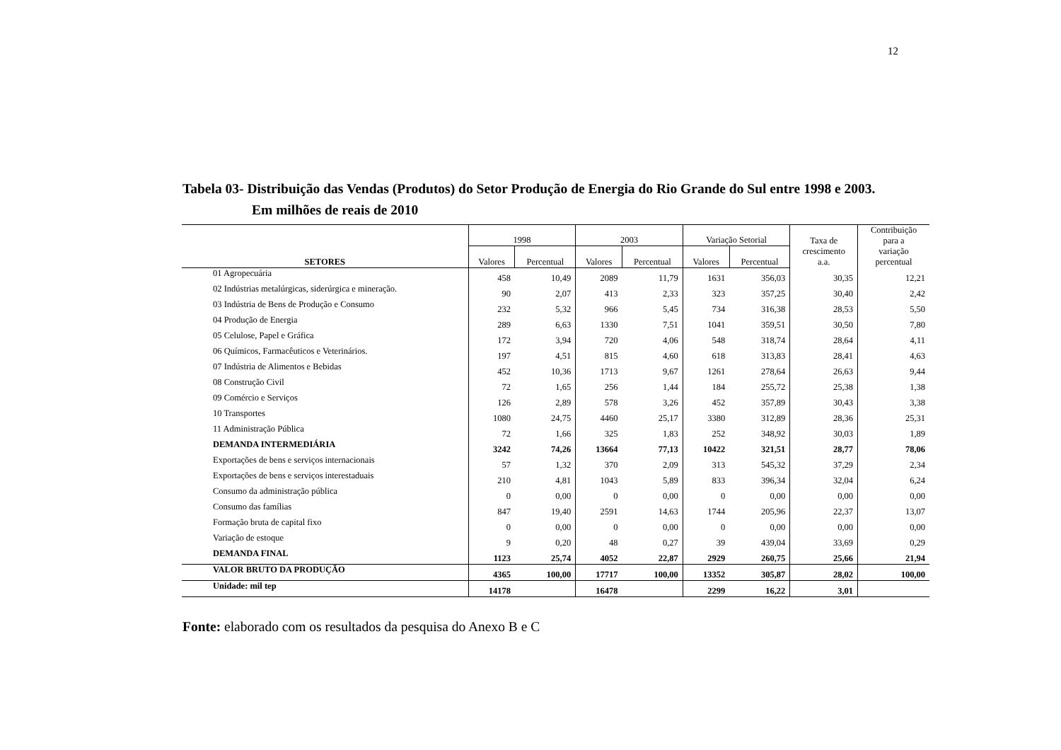12
Tabela 03- Distribuição das Vendas (Produtos) do Setor Produção de Energia do Rio Grande do Sul entre 1998 e 2003.
Em milhões de reais de 2010
| SETORES | 1998 | | 2003 | | Variação Setorial | | Taxa de crescimento a.a. | Contribuição para a variação percentual |
| --- | --- | --- | --- | --- | --- | --- | --- | --- |
| | Valores | Percentual | Valores | Percentual | Valores | Percentual | | |
| 01 Agropecuária | 458 | 10,49 | 2089 | 11,79 | 1631 | 356,03 | 30,35 | 12,21 |
| 02 Indústrias metalúrgicas, siderúrgica e mineração. | 90 | 2,07 | 413 | 2,33 | 323 | 357,25 | 30,40 | 2,42 |
| 03 Indústria de Bens de Produção e Consumo | 232 | 5,32 | 966 | 5,45 | 734 | 316,38 | 28,53 | 5,50 |
| 04 Produção de Energia | 289 | 6,63 | 1330 | 7,51 | 1041 | 359,51 | 30,50 | 7,80 |
| 05 Celulose, Papel e Gráfica | 172 | 3,94 | 720 | 4,06 | 548 | 318,74 | 28,64 | 4,11 |
| 06 Químicos, Farmacêuticos e Veterinários. | 197 | 4,51 | 815 | 4,60 | 618 | 313,83 | 28,41 | 4,63 |
| 07 Indústria de Alimentos e Bebidas | 452 | 10,36 | 1713 | 9,67 | 1261 | 278,64 | 26,63 | 9,44 |
| 08 Construção Civil | 72 | 1,65 | 256 | 1,44 | 184 | 255,72 | 25,38 | 1,38 |
| 09 Comércio e Serviços | 126 | 2,89 | 578 | 3,26 | 452 | 357,89 | 30,43 | 3,38 |
| 10 Transportes | 1080 | 24,75 | 4460 | 25,17 | 3380 | 312,89 | 28,36 | 25,31 |
| 11 Administração Pública | 72 | 1,66 | 325 | 1,83 | 252 | 348,92 | 30,03 | 1,89 |
| DEMANDA INTERMEDIÁRIA | 3242 | 74,26 | 13664 | 77,13 | 10422 | 321,51 | 28,77 | 78,06 |
| Exportações de bens e serviços internacionais | 57 | 1,32 | 370 | 2,09 | 313 | 545,32 | 37,29 | 2,34 |
| Exportações de bens e serviços interestaduais | 210 | 4,81 | 1043 | 5,89 | 833 | 396,34 | 32,04 | 6,24 |
| Consumo da administração pública | 0 | 0,00 | 0 | 0,00 | 0 | 0,00 | 0,00 | 0,00 |
| Consumo das famílias | 847 | 19,40 | 2591 | 14,63 | 1744 | 205,96 | 22,37 | 13,07 |
| Formação bruta de capital fixo | 0 | 0,00 | 0 | 0,00 | 0 | 0,00 | 0,00 | 0,00 |
| Variação de estoque | 9 | 0,20 | 48 | 0,27 | 39 | 439,04 | 33,69 | 0,29 |
| DEMANDA FINAL | 1123 | 25,74 | 4052 | 22,87 | 2929 | 260,75 | 25,66 | 21,94 |
| VALOR BRUTO DA PRODUÇÃO | 4365 | 100,00 | 17717 | 100,00 | 13352 | 305,87 | 28,02 | 100,00 |
| Unidade: mil tep | 14178 | | 16478 | | 2299 | 16,22 | 3,01 | |
Fonte: elaborado com os resultados da pesquisa do Anexo B e C